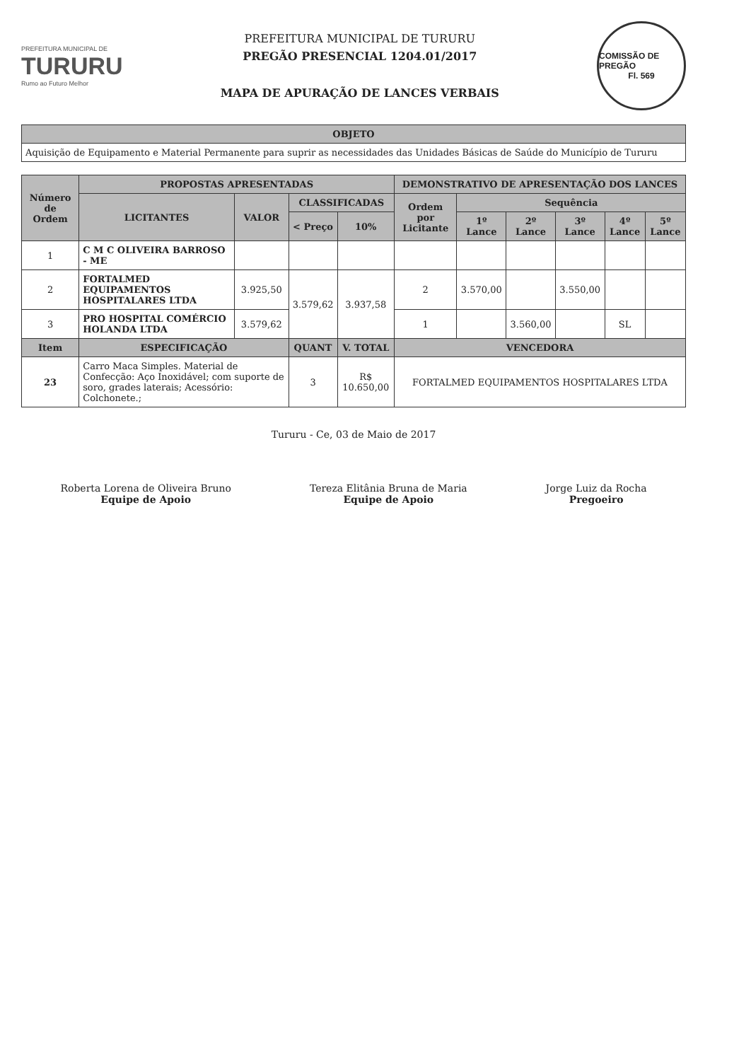PREFEITURA MUNICIPAL DE
TURURU
Rumo ao Futuro Melhor
PREFEITURA MUNICIPAL DE TURURU
PREGÃO PRESENCIAL 1204.01/2017
MAPA DE APURAÇÃO DE LANCES VERBAIS
COMISSÃO DE PREGÃO
Fl. 569
| OBJETO |
| --- |
| Aquisição de Equipamento e Material Permanente para suprir as necessidades das Unidades Básicas de Saúde do Município de Tururu |
| Número de Ordem | PROPOSTAS APRESENTADAS | | | | DEMONSTRATIVO DE APRESENTAÇÃO DOS LANCES | | | | | |
| --- | --- | --- | --- | --- | --- | --- | --- | --- | --- | --- |
| | LICITANTES | VALOR | CLASSIFICADAS | | Ordem por Licitante | Sequência | | | | |
| | | | < Preço | 10% | | 1º Lance | 2º Lance | 3º Lance | 4º Lance | 5º Lance |
| 1 | C M C OLIVEIRA BARROSO - ME | | | | | | | | | |
| 2 | FORTALMED EQUIPAMENTOS HOSPITALARES LTDA | 3.925,50 | 3.579,62 | 3.937,58 | 2 | 3.570,00 | | 3.550,00 | | |
| 3 | PRO HOSPITAL COMÉRCIO HOLANDA LTDA | 3.579,62 | | | 1 | | 3.560,00 | | SL | |
| Item | ESPECIFICAÇÃO | | QUANT | V. TOTAL | VENCEDORA | | | | | |
| 23 | Carro Maca Simples. Material de Confecção: Aço Inoxidável; com suporte de soro, grades laterais; Acessório: Colchonete.; | | 3 | R$ 10.650,00 | FORTALMED EQUIPAMENTOS HOSPITALARES LTDA | | | | | |
Tururu - Ce, 03 de Maio de 2017
Roberta Lorena de Oliveira Bruno
Equipe de Apoio
Tereza Elitânia Bruna de Maria
Equipe de Apoio
Jorge Luiz da Rocha
Pregoeiro